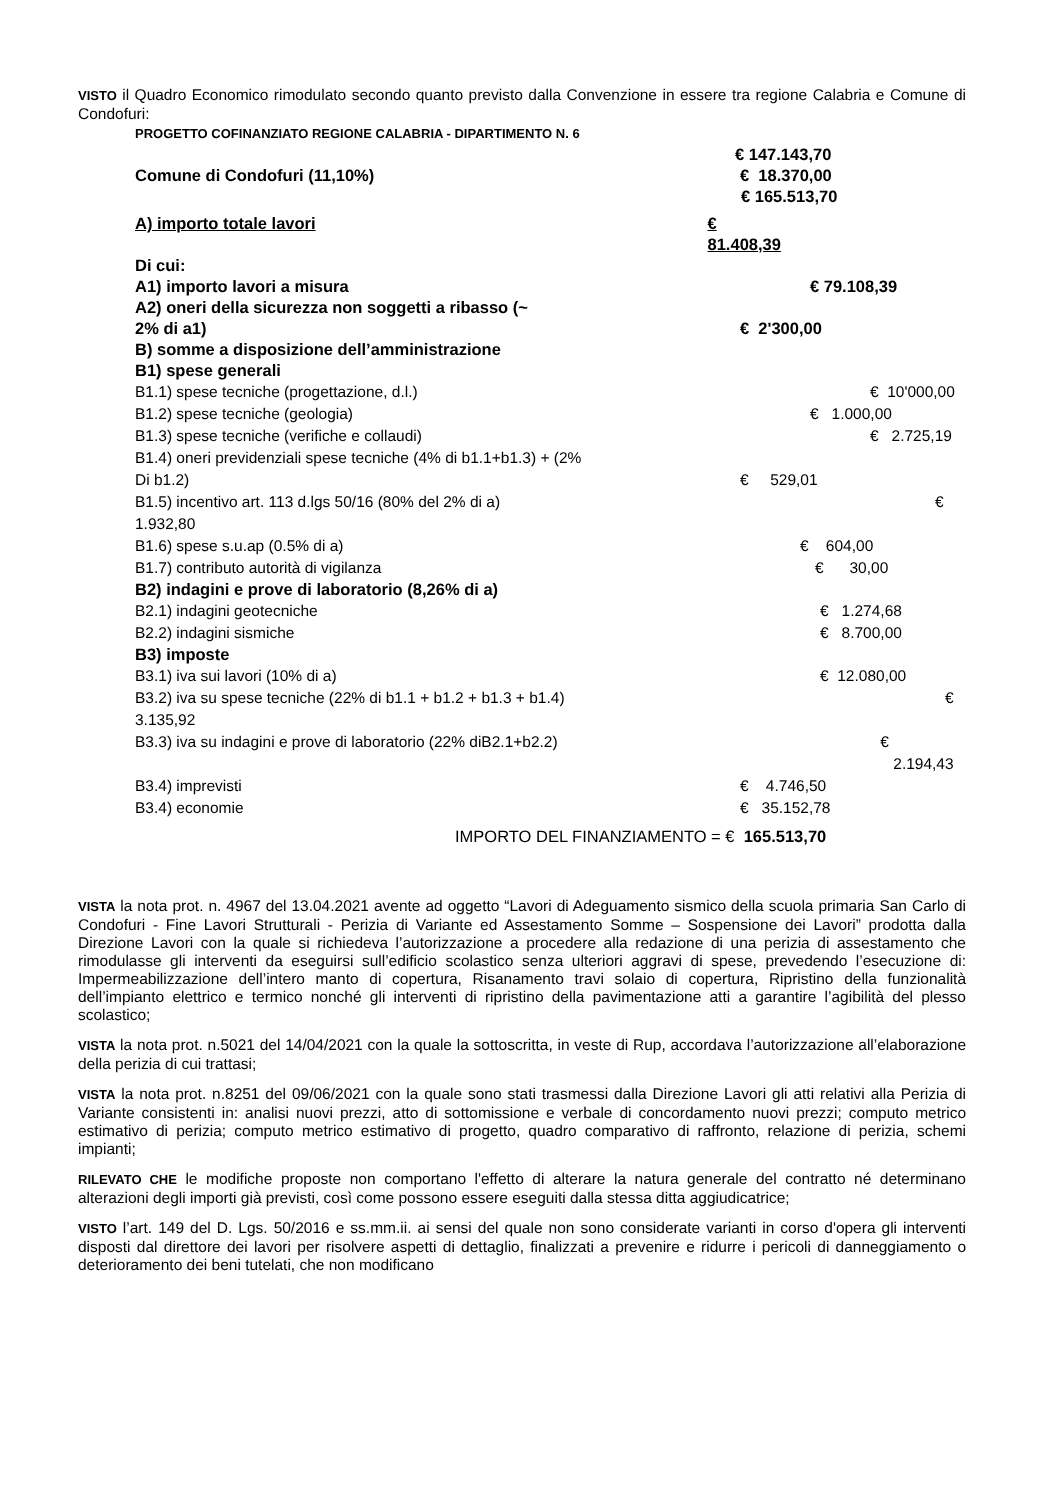VISTO il Quadro Economico rimodulato secondo quanto previsto dalla Convenzione in essere tra regione Calabria e Comune di Condofuri:
PROGETTO COFINANZIATO REGIONE CALABRIA - DIPARTIMENTO N. 6
€ 147.143,70
Comune di Condofuri (11,10%) € 18.370,00
€ 165.513,70
A) importo totale lavori € 81.408,39
Di cui:
A1) importo lavori a misura € 79.108,39
A2) oneri della sicurezza non soggetti a ribasso (~
2% di a1) € 2'300,00
B) somme a disposizione dell’amministrazione
B1) spese generali
B1.1) spese tecniche (progettazione, d.l.) € 10'000,00
B1.2) spese tecniche (geologia) € 1.000,00
B1.3) spese tecniche (verifiche e collaudi) € 2.725,19
B1.4) oneri previdenziali spese tecniche (4% di b1.1+b1.3) + (2%
Di b1.2) € 529,01
B1.5) incentivo art. 113 d.lgs 50/16 (80% del 2% di a) €
1.932,80
B1.6) spese s.u.ap (0.5% di a) € 604,00
B1.7) contributo autorità di vigilanza € 30,00
B2) indagini e prove di laboratorio (8,26% di a)
B2.1) indagini geotecniche € 1.274,68
B2.2) indagini sismiche € 8.700,00
B3) imposte
B3.1) iva sui lavori (10% di a) € 12.080,00
B3.2) iva su spese tecniche (22% di b1.1 + b1.2 + b1.3 + b1.4) €
3.135,92
B3.3) iva su indagini e prove di laboratorio (22% diB2.1+b2.2) € 2.194,43
B3.4) imprevisti € 4.746,50
B3.4) economie € 35.152,78
IMPORTO DEL FINANZIAMENTO = € 165.513,70
VISTA la nota prot. n. 4967 del 13.04.2021 avente ad oggetto “Lavori di Adeguamento sismico della scuola primaria San Carlo di Condofuri - Fine Lavori Strutturali - Perizia di Variante ed Assestamento Somme – Sospensione dei Lavori” prodotta dalla Direzione Lavori con la quale si richiedeva l’autorizzazione a procedere alla redazione di una perizia di assestamento che rimodulasse gli interventi da eseguirsi sull’edificio scolastico senza ulteriori aggravi di spese, prevedendo l’esecuzione di: Impermeabilizzazione dell’intero manto di copertura, Risanamento travi solaio di copertura, Ripristino della funzionalità dell’impianto elettrico e termico nonché gli interventi di ripristino della pavimentazione atti a garantire l’agibilità del plesso scolastico;
VISTA la nota prot. n.5021 del 14/04/2021 con la quale la sottoscritta, in veste di Rup, accordava l’autorizzazione all’elaborazione della perizia di cui trattasi;
VISTA la nota prot. n.8251 del 09/06/2021 con la quale sono stati trasmessi dalla Direzione Lavori gli atti relativi alla Perizia di Variante consistenti in: analisi nuovi prezzi, atto di sottomissione e verbale di concordamento nuovi prezzi; computo metrico estimativo di perizia; computo metrico estimativo di progetto, quadro comparativo di raffronto, relazione di perizia, schemi impianti;
RILEVATO CHE le modifiche proposte non comportano l'effetto di alterare la natura generale del contratto né determinano alterazioni degli importi già previsti, così come possono essere eseguiti dalla stessa ditta aggiudicatrice;
VISTO l’art. 149 del D. Lgs. 50/2016 e ss.mm.ii. ai sensi del quale non sono considerate varianti in corso d'opera gli interventi disposti dal direttore dei lavori per risolvere aspetti di dettaglio, finalizzati a prevenire e ridurre i pericoli di danneggiamento o deterioramento dei beni tutelati, che non modificano